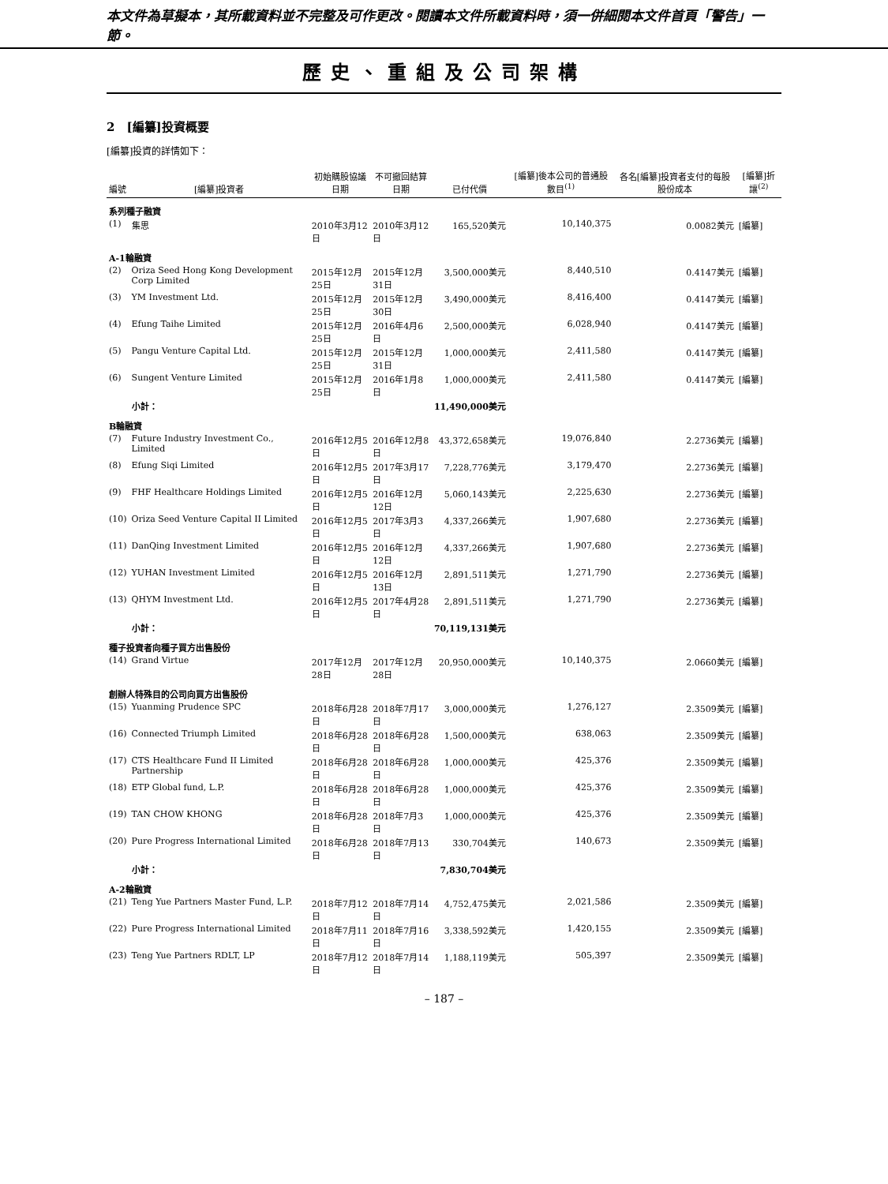本文件為草擬本，其所載資料並不完整及可作更改。閱讀本文件所載資料時，須一併細閱本文件首頁「警告」一節。
歷史、重組及公司架構
2　[編纂]投資概要
[編纂]投資的詳情如下：
| 編號 | [編纂]投資者 | 初始購股協議日期 | 不可撤回結算日期 | 已付代價 | [編纂]後本公司的普通股數目<sup>(1)</sup> | 各名[編纂]投資者支付的每股股份成本 | [編纂]折讓<sup>(2)</sup> |
| --- | --- | --- | --- | --- | --- | --- | --- |
| 系列種子融資 | | | | | | | |
| (1) | 集思 | 2010年3月12日 | 2010年3月12日 | 165,520美元 | 10,140,375 | 0.0082美元 | [編纂] |
| A-1輪融資 | | | | | | | |
| (2) | Oriza Seed Hong Kong Development Corp Limited | 2015年12月25日 | 2015年12月31日 | 3,500,000美元 | 8,440,510 | 0.4147美元 | [編纂] |
| (3) | YM Investment Ltd. | 2015年12月25日 | 2015年12月30日 | 3,490,000美元 | 8,416,400 | 0.4147美元 | [編纂] |
| (4) | Efung Taihe Limited | 2015年12月25日 | 2016年4月6日 | 2,500,000美元 | 6,028,940 | 0.4147美元 | [編纂] |
| (5) | Pangu Venture Capital Ltd. | 2015年12月25日 | 2015年12月31日 | 1,000,000美元 | 2,411,580 | 0.4147美元 | [編纂] |
| (6) | Sungent Venture Limited | 2015年12月25日 | 2016年1月8日 | 1,000,000美元 | 2,411,580 | 0.4147美元 | [編纂] |
| | 小計： | | | 11,490,000美元 | | | |
| B輪融資 | | | | | | | |
| (7) | Future Industry Investment Co., Limited | 2016年12月5日 | 2016年12月8日 | 43,372,658美元 | 19,076,840 | 2.2736美元 | [編纂] |
| (8) | Efung Siqi Limited | 2016年12月5日 | 2017年3月17日 | 7,228,776美元 | 3,179,470 | 2.2736美元 | [編纂] |
| (9) | FHF Healthcare Holdings Limited | 2016年12月5日 | 2016年12月12日 | 5,060,143美元 | 2,225,630 | 2.2736美元 | [編纂] |
| (10) | Oriza Seed Venture Capital II Limited | 2016年12月5日 | 2017年3月3日 | 4,337,266美元 | 1,907,680 | 2.2736美元 | [編纂] |
| (11) | DanQing Investment Limited | 2016年12月5日 | 2016年12月12日 | 4,337,266美元 | 1,907,680 | 2.2736美元 | [編纂] |
| (12) | YUHAN Investment Limited | 2016年12月5日 | 2016年12月13日 | 2,891,511美元 | 1,271,790 | 2.2736美元 | [編纂] |
| (13) | QHYM Investment Ltd. | 2016年12月5日 | 2017年4月28日 | 2,891,511美元 | 1,271,790 | 2.2736美元 | [編纂] |
| | 小計： | | | 70,119,131美元 | | | |
| 種子投資者向種子買方出售股份 | | | | | | | |
| (14) | Grand Virtue | 2017年12月28日 | 2017年12月28日 | 20,950,000美元 | 10,140,375 | 2.0660美元 | [編纂] |
| 創辦人特殊目的公司向買方出售股份 | | | | | | | |
| (15) | Yuanming Prudence SPC | 2018年6月28日 | 2018年7月17日 | 3,000,000美元 | 1,276,127 | 2.3509美元 | [編纂] |
| (16) | Connected Triumph Limited | 2018年6月28日 | 2018年6月28日 | 1,500,000美元 | 638,063 | 2.3509美元 | [編纂] |
| (17) | CTS Healthcare Fund II Limited Partnership | 2018年6月28日 | 2018年6月28日 | 1,000,000美元 | 425,376 | 2.3509美元 | [編纂] |
| (18) | ETP Global fund, L.P. | 2018年6月28日 | 2018年6月28日 | 1,000,000美元 | 425,376 | 2.3509美元 | [編纂] |
| (19) | TAN CHOW KHONG | 2018年6月28日 | 2018年7月3日 | 1,000,000美元 | 425,376 | 2.3509美元 | [編纂] |
| (20) | Pure Progress International Limited | 2018年6月28日 | 2018年7月13日 | 330,704美元 | 140,673 | 2.3509美元 | [編纂] |
| | 小計： | | | 7,830,704美元 | | | |
| A-2輪融資 | | | | | | | |
| (21) | Teng Yue Partners Master Fund, L.P. | 2018年7月12日 | 2018年7月14日 | 4,752,475美元 | 2,021,586 | 2.3509美元 | [編纂] |
| (22) | Pure Progress International Limited | 2018年7月11日 | 2018年7月16日 | 3,338,592美元 | 1,420,155 | 2.3509美元 | [編纂] |
| (23) | Teng Yue Partners RDLT, LP | 2018年7月12日 | 2018年7月14日 | 1,188,119美元 | 505,397 | 2.3509美元 | [編纂] |
– 187 –